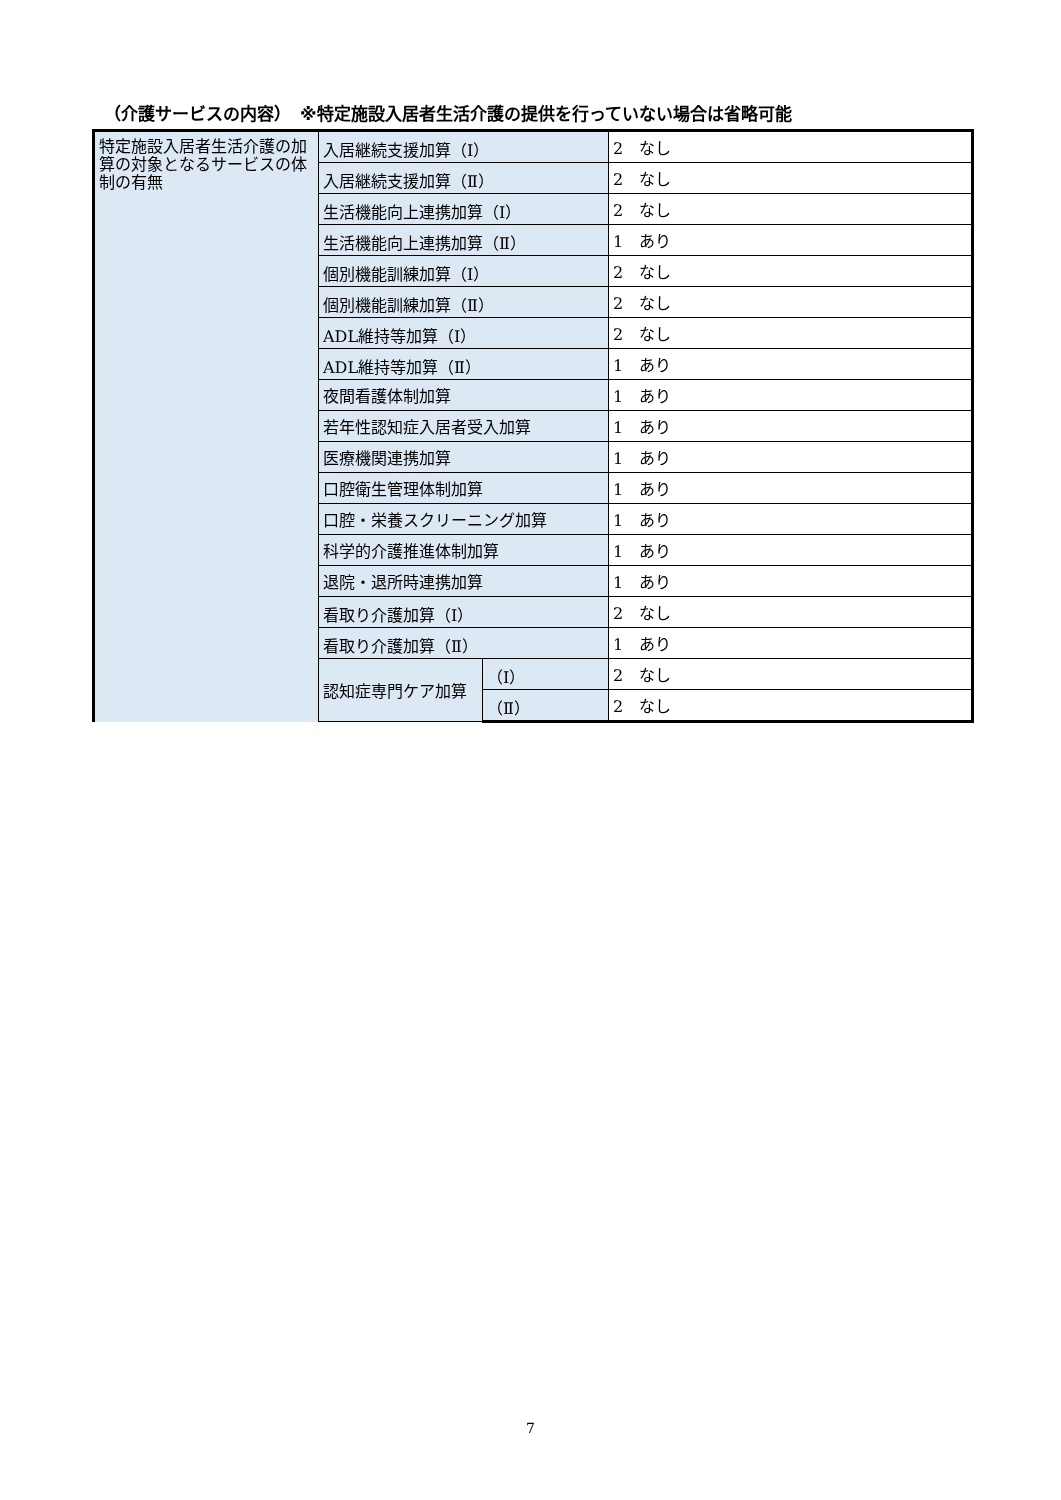（介護サービスの内容）　※特定施設入居者生活介護の提供を行っていない場合は省略可能
| 特定施設入居者生活介護の加算の対象となるサービスの体制の有無 | 入居継続支援加算（Ⅰ） | | 2 なし |
| | 入居継続支援加算（Ⅱ） | | 2 なし |
| | 生活機能向上連携加算（Ⅰ） | | 2 なし |
| | 生活機能向上連携加算（Ⅱ） | | 1 あり |
| | 個別機能訓練加算（Ⅰ） | | 2 なし |
| | 個別機能訓練加算（Ⅱ） | | 2 なし |
| | ADL維持等加算（Ⅰ） | | 2 なし |
| | ADL維持等加算（Ⅱ） | | 1 あり |
| | 夜間看護体制加算 | | 1 あり |
| | 若年性認知症入居者受入加算 | | 1 あり |
| | 医療機関連携加算 | | 1 あり |
| | 口腔衛生管理体制加算 | | 1 あり |
| | 口腔・栄養スクリーニング加算 | | 1 あり |
| | 科学的介護推進体制加算 | | 1 あり |
| | 退院・退所時連携加算 | | 1 あり |
| | 看取り介護加算（Ⅰ） | | 2 なし |
| | 看取り介護加算（Ⅱ） | | 1 あり |
| | 認知症専門ケア加算 | （Ⅰ） | 2 なし |
| | | （Ⅱ） | 2 なし |
7